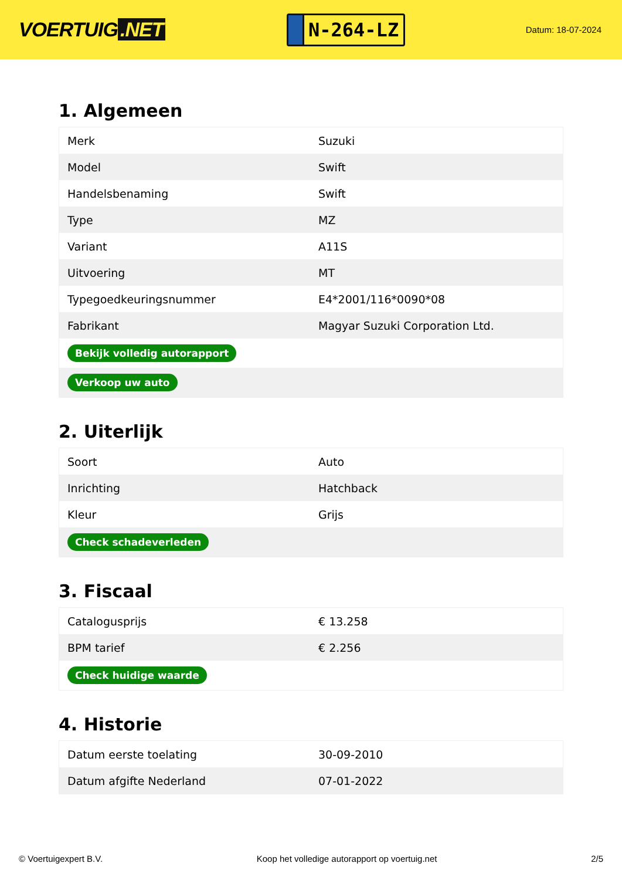VOERTUIG.NET
N-264-LZ
Datum: 18-07-2024
1. Algemeen
| Merk | Suzuki |
| Model | Swift |
| Handelsbenaming | Swift |
| Type | MZ |
| Variant | A11S |
| Uitvoering | MT |
| Typegoedkeuringsnummer | E4*2001/116*0090*08 |
| Fabrikant | Magyar Suzuki Corporation Ltd. |
| Bekijk volledig autorapport | |
| Verkoop uw auto | |
2. Uiterlijk
| Soort | Auto |
| Inrichting | Hatchback |
| Kleur | Grijs |
| Check schadeverleden | |
3. Fiscaal
| Catalogusprijs | € 13.258 |
| BPM tarief | € 2.256 |
| Check huidige waarde | |
4. Historie
| Datum eerste toelating | 30-09-2010 |
| Datum afgifte Nederland | 07-01-2022 |
© Voertuigexpert B.V. Koop het volledige autorapport op voertuig.net 2/5